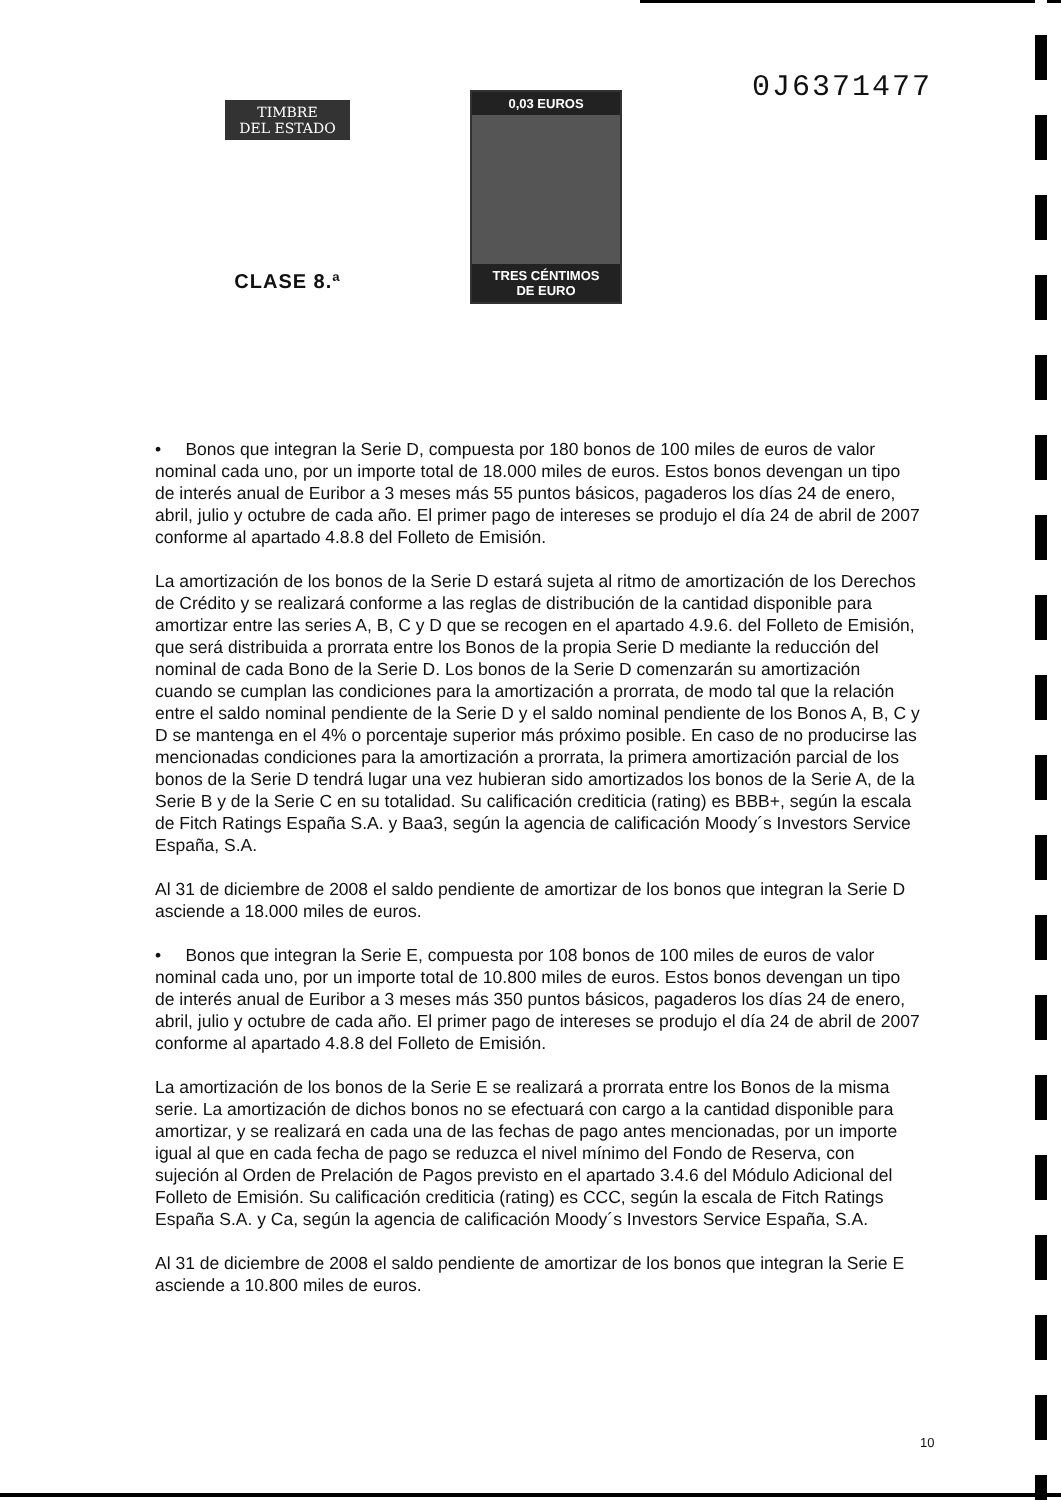TIMBRE
DEL ESTADO
CLASE 8.ª
0,03 EUROS
TRES CÉNTIMOS
DE EURO
0J6371477
• Bonos que integran la Serie D, compuesta por 180 bonos de 100 miles de euros de valor nominal cada uno, por un importe total de 18.000 miles de euros. Estos bonos devengan un tipo de interés anual de Euribor a 3 meses más 55 puntos básicos, pagaderos los días 24 de enero, abril, julio y octubre de cada año. El primer pago de intereses se produjo el día 24 de abril de 2007 conforme al apartado 4.8.8 del Folleto de Emisión.
La amortización de los bonos de la Serie D estará sujeta al ritmo de amortización de los Derechos de Crédito y se realizará conforme a las reglas de distribución de la cantidad disponible para amortizar entre las series A, B, C y D que se recogen en el apartado 4.9.6. del Folleto de Emisión, que será distribuida a prorrata entre los Bonos de la propia Serie D mediante la reducción del nominal de cada Bono de la Serie D. Los bonos de la Serie D comenzarán su amortización cuando se cumplan las condiciones para la amortización a prorrata, de modo tal que la relación entre el saldo nominal pendiente de la Serie D y el saldo nominal pendiente de los Bonos A, B, C y D se mantenga en el 4% o porcentaje superior más próximo posible. En caso de no producirse las mencionadas condiciones para la amortización a prorrata, la primera amortización parcial de los bonos de la Serie D tendrá lugar una vez hubieran sido amortizados los bonos de la Serie A, de la Serie B y de la Serie C en su totalidad. Su calificación crediticia (rating) es BBB+, según la escala de Fitch Ratings España S.A. y Baa3, según la agencia de calificación Moody´s Investors Service España, S.A.
Al 31 de diciembre de 2008 el saldo pendiente de amortizar de los bonos que integran la Serie D asciende a 18.000 miles de euros.
• Bonos que integran la Serie E, compuesta por 108 bonos de 100 miles de euros de valor nominal cada uno, por un importe total de 10.800 miles de euros. Estos bonos devengan un tipo de interés anual de Euribor a 3 meses más 350 puntos básicos, pagaderos los días 24 de enero, abril, julio y octubre de cada año. El primer pago de intereses se produjo el día 24 de abril de 2007 conforme al apartado 4.8.8 del Folleto de Emisión.
La amortización de los bonos de la Serie E se realizará a prorrata entre los Bonos de la misma serie. La amortización de dichos bonos no se efectuará con cargo a la cantidad disponible para amortizar, y se realizará en cada una de las fechas de pago antes mencionadas, por un importe igual al que en cada fecha de pago se reduzca el nivel mínimo del Fondo de Reserva, con sujeción al Orden de Prelación de Pagos previsto en el apartado 3.4.6 del Módulo Adicional del Folleto de Emisión. Su calificación crediticia (rating) es CCC, según la escala de Fitch Ratings España S.A. y Ca, según la agencia de calificación Moody´s Investors Service España, S.A.
Al 31 de diciembre de 2008 el saldo pendiente de amortizar de los bonos que integran la Serie E asciende a 10.800 miles de euros.
10